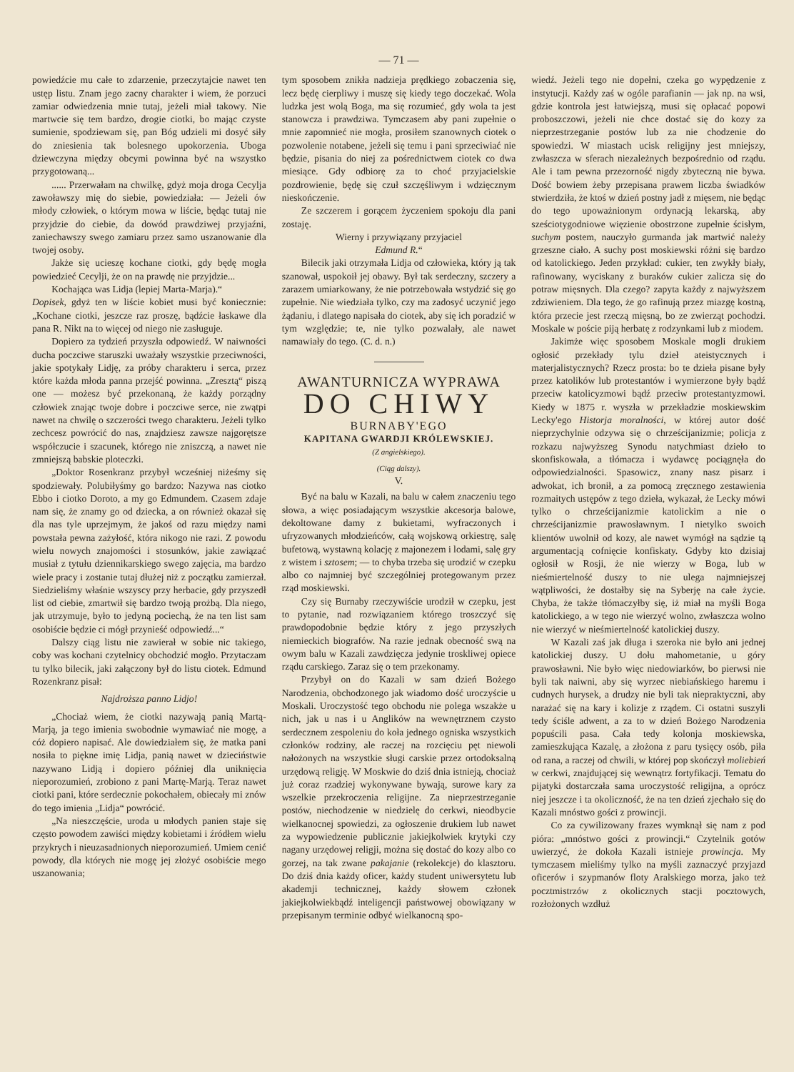— 71 —
powiedźcie mu całe to zdarzenie, przeczytajcie nawet ten ustęp listu. Znam jego zacny charakter i wiem, że porzuci zamiar odwiedzenia mnie tutaj, jeżeli miał takowy. Nie martwcie się tem bardzo, drogie ciotki, bo mając czyste sumienie, spodziewam się, pan Bóg udzieli mi dosyć siły do zniesienia tak bolesnego upokorzenia. Uboga dziewczyna między obcymi powinna być na wszystko przygotowaną...
...... Przerwałam na chwilkę, gdyż moja droga Cecylja zawoławszy mię do siebie, powiedziała: — Jeżeli ów młody człowiek, o którym mowa w liście, będąc tutaj nie przyjdzie do ciebie, da dowód prawdziwej przyjaźni, zaniechawszy swego zamiaru przez samo uszanowanie dla twojej osoby.
Jakże się ucieszę kochane ciotki, gdy będę mogła powiedzieć Cecylji, że on na prawdę nie przyjdzie...
Kochająca was Lidja (lepiej Marta-Marja).“
Dopisek, gdyż ten w liście kobiet musi być koniecznie: „Kochane ciotki, jeszcze raz proszę, bądźcie łaskawe dla pana R. Nikt na to więcej od niego nie zasługuje.
Dopiero za tydzień przyszła odpowiedź. W naiwności ducha poczciwe staruszki uważały wszystkie przeciwności, jakie spotykały Lidję, za próby charakteru i serca, przez które każda młoda panna przejść powinna. „Zresztą“ piszą one — możesz być przekonaną, że każdy porządny człowiek znając twoje dobre i poczciwe serce, nie zwątpi nawet na chwilę o szczerości twego charakteru. Jeżeli tylko zechcesz powrócić do nas, znajdziesz zawsze najgoręts­ze współczucie i szacunek, którego nie zniszczą, a nawet nie zmniejszą babskie ploteczki.
„Doktor Rosenkranz przybył wcześniej niżeśmy się spodziewały. Polubiłyśmy go bardzo: Nazywa nas ciotko Ebbo i ciotko Doroto, a my go Edmundem. Czasem zdaje nam się, że znamy go od dziecka, a on również okazał się dla nas tyle uprzejmym, że jakoś od razu między nami powstała pewna zażyłość, która nikogo nie razi. Z powodu wielu nowych znajomości i stosunków, jakie zawiązać musiał z tytułu dziennikarskiego swego zajęcia, ma bardzo wiele pracy i zostanie tutaj dłużej niż z początku zamierzał. Siedzieliśmy właśnie wszyscy przy herbacie, gdy przyszedł list od ciebie, zmartwił się bardzo twoją prożbą. Dla niego, jak utrzymuje, było to jedyną pociechą, że na ten list sam osobiście będzie ci mógł przynieść odpowiedź...“
Dalszy ciąg listu nie zawierał w sobie nic takiego, coby was kochani czytelnicy obchodzić mogło. Przytaczam tu tylko bilecik, jaki załączony był do listu ciotek. Edmund Rozenkranz pisał:
Najdroższa panno Lidjo!
„Chociaż wiem, że ciotki nazywają panią Martą-Marją, ja tego imienia swobodnie wymawiać nie mogę, a cóż dopiero napisać. Ale dowiedziałem się, że matka pani nosiła to piękne imię Lidja, panią nawet w dzieciństwie nazywano Lidją i dopiero później dla uniknięcia nieporozumień, zrobiono z pani Martę-Marją. Teraz nawet ciotki pani, które serdecznie pokochałem, obiecały mi znów do tego imienia „Lidja“ powrócić.
„Na nieszczęście, uroda u młodych panien staje się często powodem zawiści między kobietami i źródłem wielu przykrych i nieuzasadnionych nieporozumień. Umiem cenić powody, dla których nie mogę jej złożyć osobiście mego uszanowania;
tym sposobem znikła nadzieja prędkiego zobaczenia się, lecz będę cierpliwy i muszę się kiedy tego doczekać. Wola ludzka jest wolą Boga, ma się rozumieć, gdy wola ta jest stanowcza i prawdziwa. Tymczasem aby pani zupełnie o mnie zapomnieć nie mogła, prosiłem szanownych ciotek o pozwolenie notabene, jeżeli się temu i pani sprzeciwiać nie będzie, pisania do niej za pośrednictwem ciotek co dwa miesiące. Gdy odbiorę za to choć przyjacielskie pozdrowienie, będę się czuł szczęśliwym i wdzięcznym nieskończenie.
Ze szczerem i gorącem życzeniem spokoju dla pani zostaję.
Wierny i przywiązany przyjaciel
Edmund R.“
Bilecik jaki otrzymała Lidja od człowieka, który ją tak szanował, uspokoił jej obawy. Był tak serdeczny, szczery a zarazem umiarkowany, że nie potrzebowała wstydzić się go zupełnie. Nie wiedziała tylko, czy ma zadosyć uczynić jego żądaniu, i dlatego napisała do ciotek, aby się ich poradzić w tym względzie; te, nie tylko pozwalały, ale nawet namawiały do tego. (C. d. n.)
AWANTURNICZA WYPRAWA
DO CHIWY
BURNABY'EGO
KAPITANA GWARDJI KRÓLEWSKIEJ.
(Z angielskiego).
(Ciąg dalszy).
V.
Być na balu w Kazali, na balu w całem znaczeniu tego słowa, a więc posiadającym wszystkie akcesorja balowe, dekoltowane damy z bukietami, wyfraczonych i ufryzowanych młodzieńców, całą wojskową orkiestrę, salę bufetową, wystawną kolację z majonezem i lodami, salę gry z wistem i sztosem; — to chyba trzeba się urodzić w czepku albo co najmniej być szczególniej protegowanym przez rząd moskiewski.
Czy się Burnaby rzeczywiście urodził w czepku, jest to pytanie, nad rozwiązaniem którego troszczyć się prawdopodobnie będzie który z jego przyszłych niemieckich biografów. Na razie jednak obecność swą na owym balu w Kazali zawdzięcza jedynie troskliwej opiece rządu carskiego. Zaraz się o tem przekonamy.
Przybył on do Kazali w sam dzień Bożego Narodzenia, obchodzonego jak wiadomo dość uroczyście u Moskali. Uroczystość tego obchodu nie polega wszakże u nich, jak u nas i u Anglików na wewnętrznem czysto serdecznem zespoleniu do koła jednego ogniska wszystkich członków rodziny, ale raczej na rozcięciu pęt niewoli nałożonych na wszystkie sługi carskie przez ortodoksalną urzędową religję. W Moskwie do dziś dnia istnieją, chociaż już coraz rzadziej wykonywane bywają, surowe kary za wszelkie przekroczenia religijne. Za nieprzestrzeganie postów, niechodzenie w niedzielę do cerkwi, nieodbycie wielkanocnej spowiedzi, za ogłoszenie drukiem lub nawet za wypowiedzenie publicznie jakiejkolwiek krytyki czy nagany urzędowej religji, można się dostać do kozy albo co gorzej, na tak zwane pakajanie (rekolekcje) do klasztoru. Do dziś dnia każdy oficer, każdy student uniwersytetu lub akademji technicznej, każdy słowem członek jakiejkolwiekbądź inteligencji państwowej obowiązany w przepisanym terminie odbyć wielkanocną spo-
wiedź. Jeżeli tego nie dopełni, czeka go wypędzenie z instytucji. Każdy zaś w ogóle parafianin — jak np. na wsi, gdzie kontrola jest łatwiejszą, musi się opłacać popowi proboszczowi, jeżeli nie chce dostać się do kozy za nieprzestrzeganie postów lub za nie chodzenie do spowiedzi. W miastach ucisk religijny jest mniejszy, zwłaszcza w sferach niezależnych bezpośrednio od rządu. Ale i tam pewna przezorność nigdy zbyteczną nie bywa. Dość bowiem żeby przepisana prawem liczba świadków stwierdziła, że ktoś w dzień postny jadł z mięsem, nie będąc do tego upoważnionym ordynacją lekarską, aby sześciotygodniowe więzienie obostrzone zupełnie ścisłym, suchym postem, nauczyło gurmanda jak martwić należy grzeszne ciało. A suchy post moskiewski różni się bardzo od katolickiego. Jeden przykład: cukier, ten zwykły biały, rafinowany, wyciskany z buraków cukier zalicza się do potraw mięsnych. Dla czego? zapyta każdy z najwyższem zdziwieniem. Dla tego, że go rafinują przez miazgę kostną, która przecie jest rzeczą mięsną, bo ze zwierząt pochodzi. Moskale w poście piją herbatę z rodzynkami lub z miodem.
Jakimże więc sposobem Moskale mogli drukiem ogłosić przekłady tylu dzieł ateistycznych i materjalistycznych? Rzecz prosta: bo te dzieła pisane były przez katolików lub protestantów i wymierzone były bądź przeciw katolicyzmowi bądź przeciw protestantyzmowi. Kiedy w 1875 r. wyszła w przekładzie moskiewskim Lecky'ego Historja moralności, w której autor dość nieprzychylnie odzywa się o chrześcijanizmie; policja z rozkazu najwyższeg Synodu natychmiast dzieło to skonfiskowała, a tłómacza i wydawcę pociągnęła do odpowiedzialności. Spasowicz, znany nasz pisarz i adwokat, ich bronił, a za pomocą zręcznego zestawienia rozmaitych ustępów z tego dzieła, wykazał, że Lecky mówi tylko o chrześcijanizmie katolickim a nie o chrześcijanizmie prawosławnym. I nietylko swoich klientów uwolnił od kozy, ale nawet wymógł na sądzie tą argumentacją cofnięcie konfiskaty. Gdyby kto dzisiaj ogłosił w Rosji, że nie wierzy w Boga, lub w nieśmiertelność duszy to nie ulega najmniejszej wątpliwości, że dostałby się na Syberję na całe życie. Chyba, że także tłómaczyłby się, iż miał na myśli Boga katolickiego, a w tego nie wierzyć wolno, zwłaszcza wolno nie wierzyć w nieśmiertelność katolickiej duszy.
W Kazali zaś jak długa i szeroka nie było ani jednej katolickiej duszy. U dołu mahometanie, u góry prawosławni. Nie było więc niedowiarków, bo pierwsi nie byli tak naiwni, aby się wyrzec niebiańskiego haremu i cudnych hurysek, a drudzy nie byli tak niepraktyczni, aby narażać się na kary i kolizje z rządem. Ci ostatni suszyli tedy ściśle adwent, a za to w dzień Bożego Narodzenia popuścili pasa. Cała tedy kolonja moskiewska, zamieszkująca Kazalę, a złożona z paru tysięcy osób, piła od rana, a raczej od chwili, w której pop skończył moliebień w cerkwi, znajdującej się wewnątrz fortyfikacji. Tematu do pijatyki dostarczała sama uroczystość religijna, a oprócz niej jeszcze i ta okoliczność, że na ten dzień zjechało się do Kazali mnóstwo gości z prowincji.
Co za cywilizowany frazes wymknął się nam z pod pióra: „mnóstwo gości z prowincji.“ Czytelnik gotów uwierzyć, że dokoła Kazali istnieje prowincja. My tymczasem mieliśmy tylko na myśli zaznaczyć przyjazd oficerów i szypmanów floty Aralskiego morza, jako też pocztmistrzów z okolicznych stacji pocztowych, rozłożonych wzdłuż